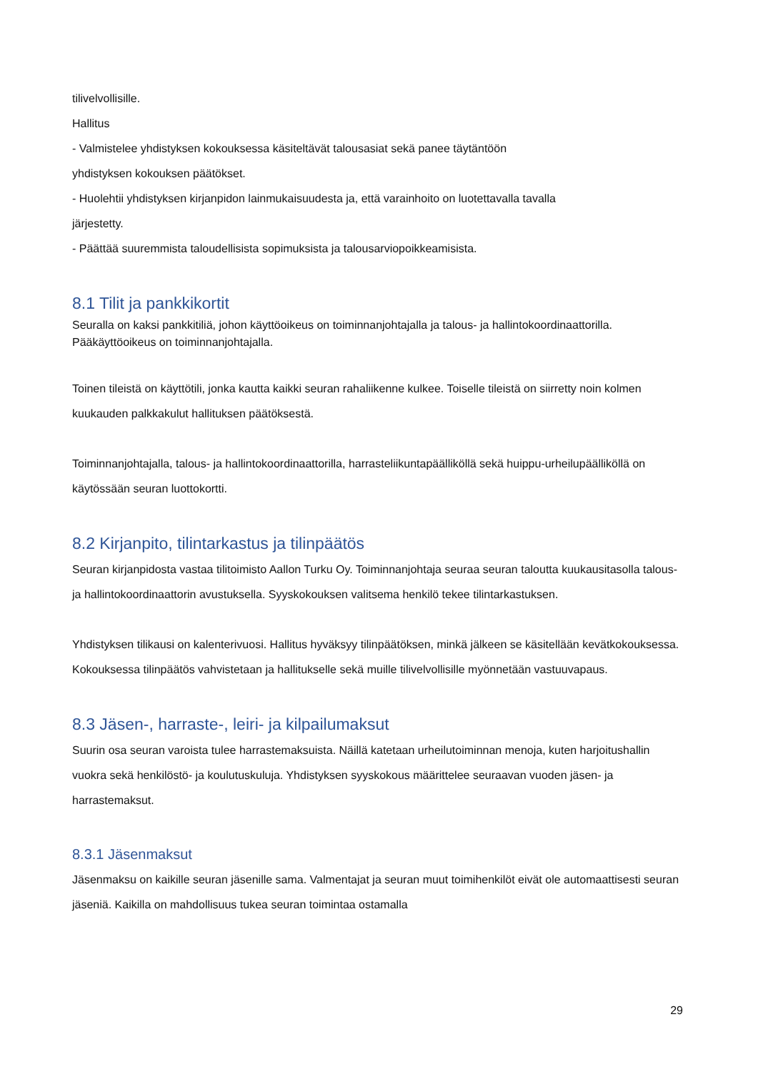tilivelvollisille.
Hallitus
- Valmistelee yhdistyksen kokouksessa käsiteltävät talousasiat sekä panee täytäntöön
yhdistyksen kokouksen päätökset.
- Huolehtii yhdistyksen kirjanpidon lainmukaisuudesta ja, että varainhoito on luotettavalla tavalla
järjestetty.
- Päättää suuremmista taloudellisista sopimuksista ja talousarviopoikkeamisista.
8.1 Tilit ja pankkikortit
Seuralla on kaksi pankkitiliä, johon käyttöoikeus on toiminnanjohtajalla ja talous- ja hallintokoordinaattorilla. Pääkäyttöoikeus on toiminnanjohtajalla.
Toinen tileistä on käyttötili, jonka kautta kaikki seuran rahaliikenne kulkee. Toiselle tileistä on siirretty noin kolmen kuukauden palkkakulut hallituksen päätöksestä.
Toiminnanjohtajalla, talous- ja hallintokoordinaattorilla, harrasteliikuntapäälliköllä sekä huippu-urheilupäälliköllä on käytössään seuran luottokortti.
8.2 Kirjanpito, tilintarkastus ja tilinpäätös
Seuran kirjanpidosta vastaa tilitoimisto Aallon Turku Oy. Toiminnanjohtaja seuraa seuran taloutta kuukausitasolla talous- ja hallintokoordinaattorin avustuksella. Syyskokouksen valitsema henkilö tekee tilintarkastuksen.
Yhdistyksen tilikausi on kalenterivuosi. Hallitus hyväksyy tilinpäätöksen, minkä jälkeen se käsitellään kevätkokouksessa. Kokouksessa tilinpäätös vahvistetaan ja hallitukselle sekä muille tilivelvollisille myönnetään vastuuvapaus.
8.3 Jäsen-, harraste-, leiri- ja kilpailumaksut
Suurin osa seuran varoista tulee harrastemaksuista. Näillä katetaan urheilutoiminnan menoja, kuten harjoitushallin vuokra sekä henkilöstö- ja koulutuskuluja. Yhdistyksen syyskokous määrittelee seuraavan vuoden jäsen- ja harrastemaksut.
8.3.1 Jäsenmaksut
Jäsenmaksu on kaikille seuran jäsenille sama. Valmentajat ja seuran muut toimihenkilöt eivät ole automaattisesti seuran jäseniä. Kaikilla on mahdollisuus tukea seuran toimintaa ostamalla
29